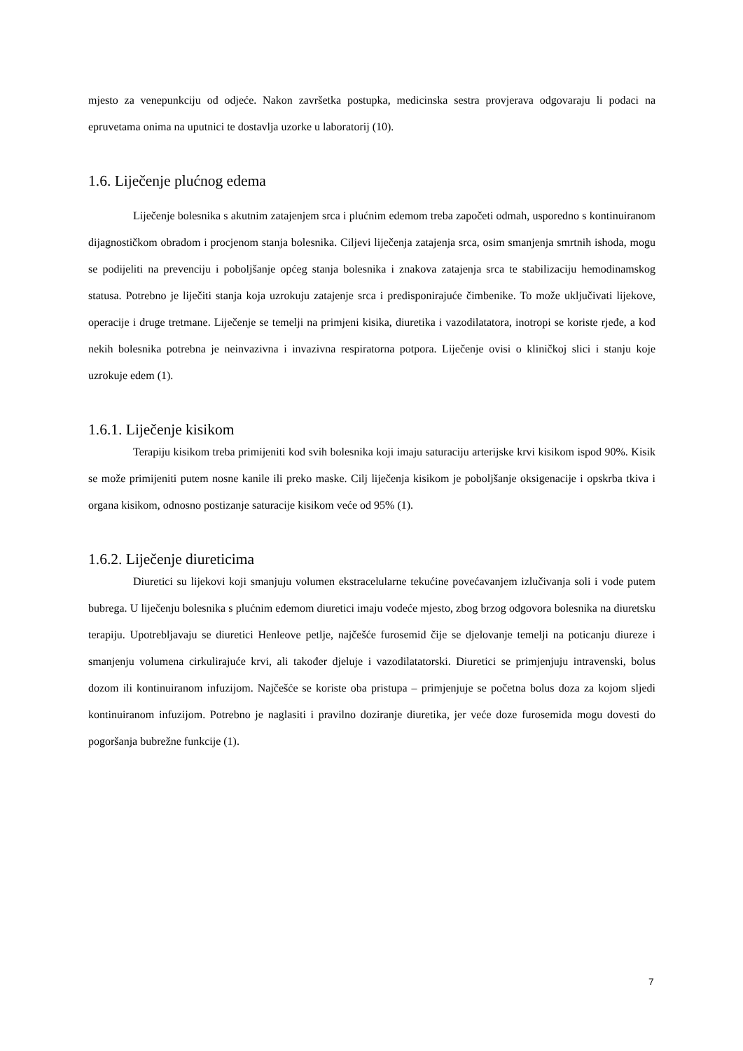mjesto za venepunkciju od odjeće. Nakon završetka postupka, medicinska sestra provjerava odgovaraju li podaci na epruvetama onima na uputnici te dostavlja uzorke u laboratorij (10).
1.6. Liječenje plućnog edema
Liječenje bolesnika s akutnim zatajenjem srca i plućnim edemom treba započeti odmah, usporedno s kontinuiranom dijagnostičkom obradom i procjenom stanja bolesnika. Ciljevi liječenja zatajenja srca, osim smanjenja smrtnih ishoda, mogu se podijeliti na prevenciju i poboljšanje općeg stanja bolesnika i znakova zatajenja srca te stabilizaciju hemodinamskog statusa. Potrebno je liječiti stanja koja uzrokuju zatajenje srca i predisponirajuće čimbenike. To može uključivati lijekove, operacije i druge tretmane. Liječenje se temelji na primjeni kisika, diuretika i vazodilatatora, inotropi se koriste rjeđe, a kod nekih bolesnika potrebna je neinvazivna i invazivna respiratorna potpora. Liječenje ovisi o kliničkoj slici i stanju koje uzrokuje edem (1).
1.6.1. Liječenje kisikom
Terapiju kisikom treba primijeniti kod svih bolesnika koji imaju saturaciju arterijske krvi kisikom ispod 90%. Kisik se može primijeniti putem nosne kanile ili preko maske. Cilj liječenja kisikom je poboljšanje oksigenacije i opskrba tkiva i organa kisikom, odnosno postizanje saturacije kisikom veće od 95% (1).
1.6.2. Liječenje diureticima
Diuretici su lijekovi koji smanjuju volumen ekstracelularne tekućine povećavanjem izlučivanja soli i vode putem bubrega. U liječenju bolesnika s plućnim edemom diuretici imaju vodeće mjesto, zbog brzog odgovora bolesnika na diuretsku terapiju. Upotrebljavaju se diuretici Henleove petlje, najčešće furosemid čije se djelovanje temelji na poticanju diureze i smanjenju volumena cirkulirajuće krvi, ali također djeluje i vazodilatatorski. Diuretici se primjenjuju intravenski, bolus dozom ili kontinuiranom infuzijom. Najčešće se koriste oba pristupa – primjenjuje se početna bolus doza za kojom sljedi kontinuiranom infuzijom. Potrebno je naglasiti i pravilno doziranje diuretika, jer veće doze furosemida mogu dovesti do pogoršanja bubrežne funkcije (1).
7